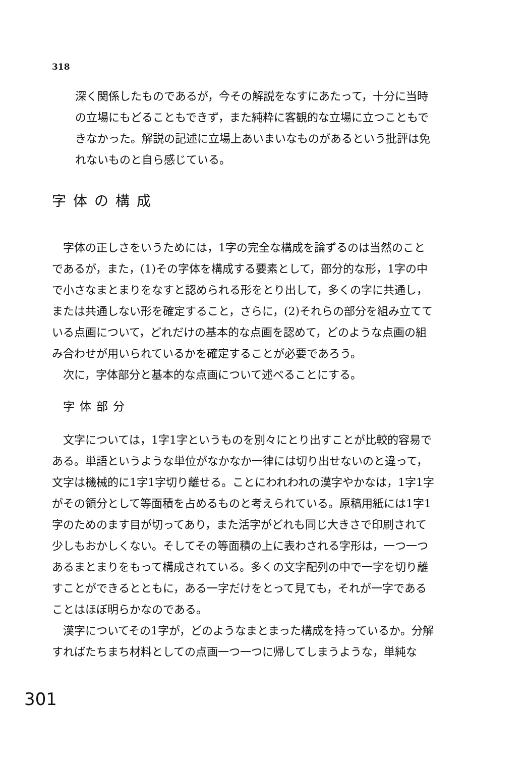318
深く関係したものであるが，今その解説をなすにあたって，十分に当時の立場にもどることもできず，また純粋に客観的な立場に立つこともできなかった。解説の記述に立場上あいまいなものがあるという批評は免れないものと自ら感じている。
字体の構成
字体の正しさをいうためには，1字の完全な構成を論ずるのは当然のことであるが，また，(1)その字体を構成する要素として，部分的な形，1字の中で小さなまとまりをなすと認められる形をとり出して，多くの字に共通し，または共通しない形を確定すること，さらに，(2)それらの部分を組み立てている点画について，どれだけの基本的な点画を認めて，どのような点画の組み合わせが用いられているかを確定することが必要であろう。
次に，字体部分と基本的な点画について述べることにする。
字体部分
文字については，1字1字というものを別々にとり出すことが比較的容易である。単語というような単位がなかなか一律には切り出せないのと違って，文字は機械的に1字1字切り離せる。ことにわれわれの漢字やかなは，1字1字がその領分として等面積を占めるものと考えられている。原稿用紙には1字1字のためのます目が切ってあり，また活字がどれも同じ大きさで印刷されて少しもおかしくない。そしてその等面積の上に表わされる字形は，一つ一つあるまとまりをもって構成されている。多くの文字配列の中で一字を切り離すことができるとともに，ある一字だけをとって見ても，それが一字であることはほぼ明らかなのである。
漢字についてその1字が，どのようなまとまった構成を持っているか。分解すればたちまち材料としての点画一つ一つに帰してしまうような，単純な
301